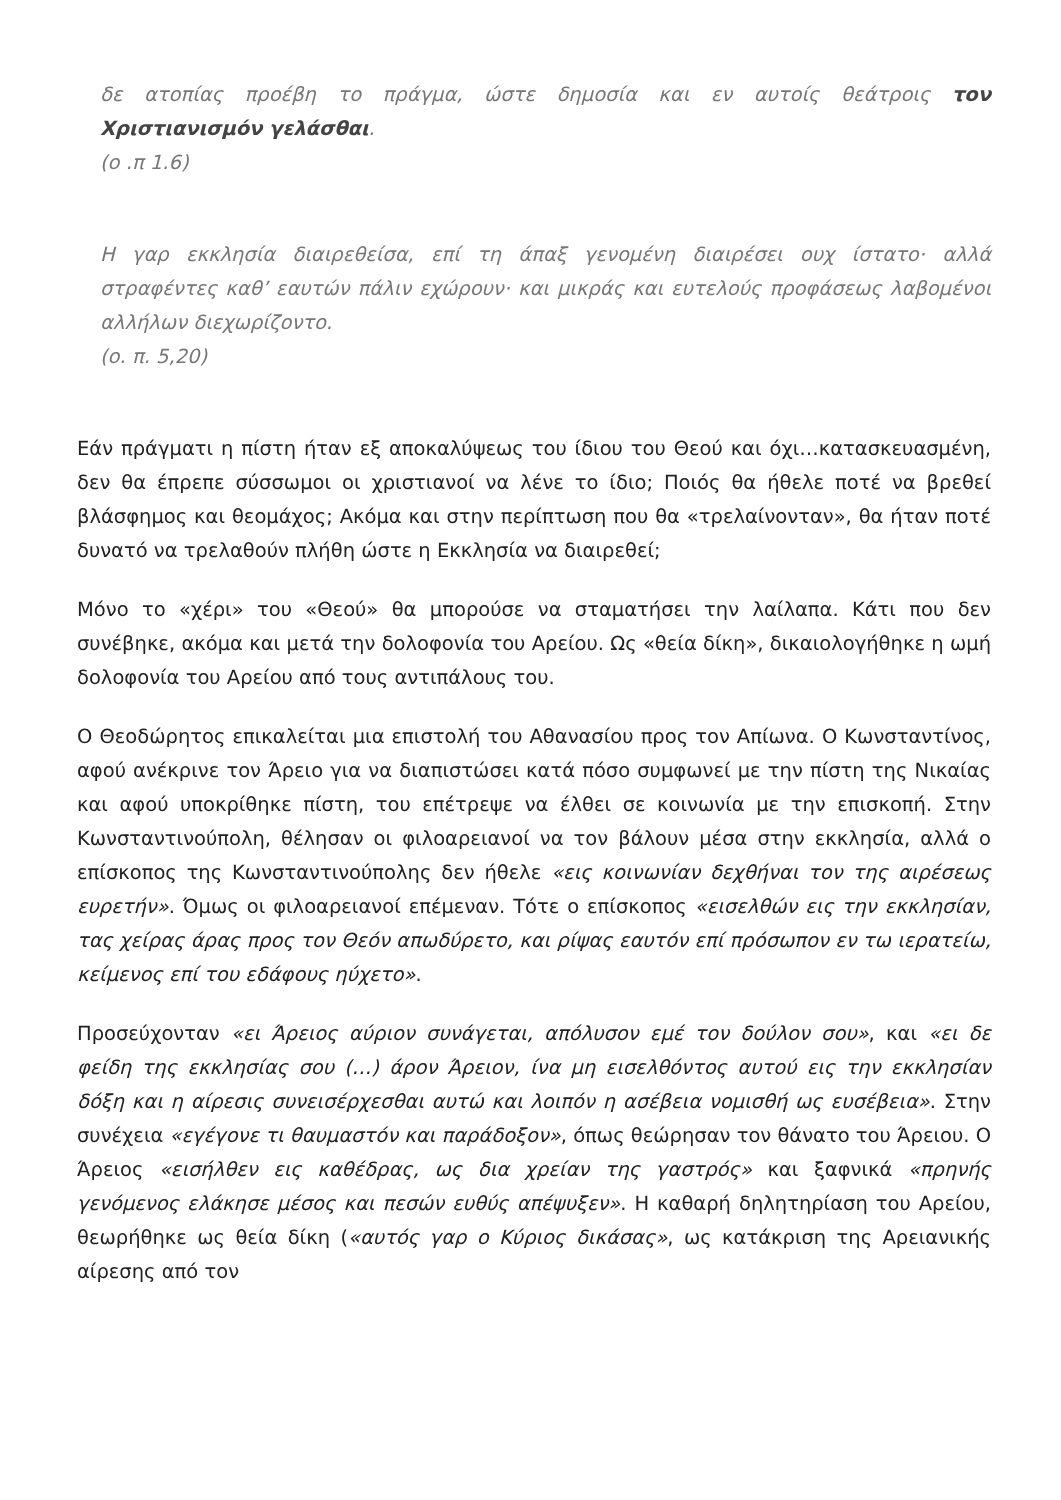δε ατοπίας προέβη το πράγμα, ώστε δημοσία και εν αυτοίς θεάτροις τον Χριστιανισμόν γελάσθαι.
(ο .π 1.6)
Η γαρ εκκλησία διαιρεθείσα, επί τη άπαξ γενομένη διαιρέσει ουχ ίστατο· αλλά στραφέντες καθ’ εαυτών πάλιν εχώρουν· και μικράς και ευτελούς προφάσεως λαβομένοι αλλήλων διεχωρίζοντο.
(ο. π. 5,20)
Εάν πράγματι η πίστη ήταν εξ αποκαλύψεως του ίδιου του Θεού και όχι…κατασκευασμένη, δεν θα έπρεπε σύσσωμοι οι χριστιανοί να λένε το ίδιο; Ποιός θα ήθελε ποτέ να βρεθεί βλάσφημος και θεομάχος; Ακόμα και στην περίπτωση που θα «τρελαίνονταν», θα ήταν ποτέ δυνατό να τρελαθούν πλήθη ώστε η Εκκλησία να διαιρεθεί;
Μόνο το «χέρι» του «Θεού» θα μπορούσε να σταματήσει την λαίλαπα. Κάτι που δεν συνέβηκε, ακόμα και μετά την δολοφονία του Αρείου. Ως «θεία δίκη», δικαιολογήθηκε η ωμή δολοφονία του Αρείου από τους αντιπάλους του.
Ο Θεοδώρητος επικαλείται μια επιστολή του Αθανασίου προς τον Απίωνα. Ο Κωνσταντίνος, αφού ανέκρινε τον Άρειο για να διαπιστώσει κατά πόσο συμφωνεί με την πίστη της Νικαίας και αφού υποκρίθηκε πίστη, του επέτρεψε να έλθει σε κοινωνία με την επισκοπή. Στην Κωνσταντινούπολη, θέλησαν οι φιλοαρειανοί να τον βάλουν μέσα στην εκκλησία, αλλά ο επίσκοπος της Κωνσταντινούπολης δεν ήθελε «εις κοινωνίαν δεχθήναι τον της αιρέσεως ευρετήν». Όμως οι φιλοαρειανοί επέμεναν. Τότε ο επίσκοπος «εισελθών εις την εκκλησίαν, τας χείρας άρας προς τον Θεόν απωδύρετο, και ρίψας εαυτόν επί πρόσωπον εν τω ιερατείω, κείμενος επί του εδάφους ηύχετο».
Προσεύχονταν «ει Άρειος αύριον συνάγεται, απόλυσον εμέ τον δούλον σου», και «ει δε φείδη της εκκλησίας σου (…) άρον Άρειον, ίνα μη εισελθόντος αυτού εις την εκκλησίαν δόξη και η αίρεσις συνεισέρχεσθαι αυτώ και λοιπόν η ασέβεια νομισθή ως ευσέβεια». Στην συνέχεια «εγέγονε τι θαυμαστόν και παράδοξον», όπως θεώρησαν τον θάνατο του Άρειου. Ο Άρειος «εισήλθεν εις καθέδρας, ως δια χρείαν της γαστρός» και ξαφνικά «πρηνής γενόμενος ελάκησε μέσος και πεσών ευθύς απέψυξεν». Η καθαρή δηλητηρίαση του Αρείου, θεωρήθηκε ως θεία δίκη («αυτός γαρ ο Κύριος δικάσας», ως κατάκριση της Αρειανικής αίρεσης από τον